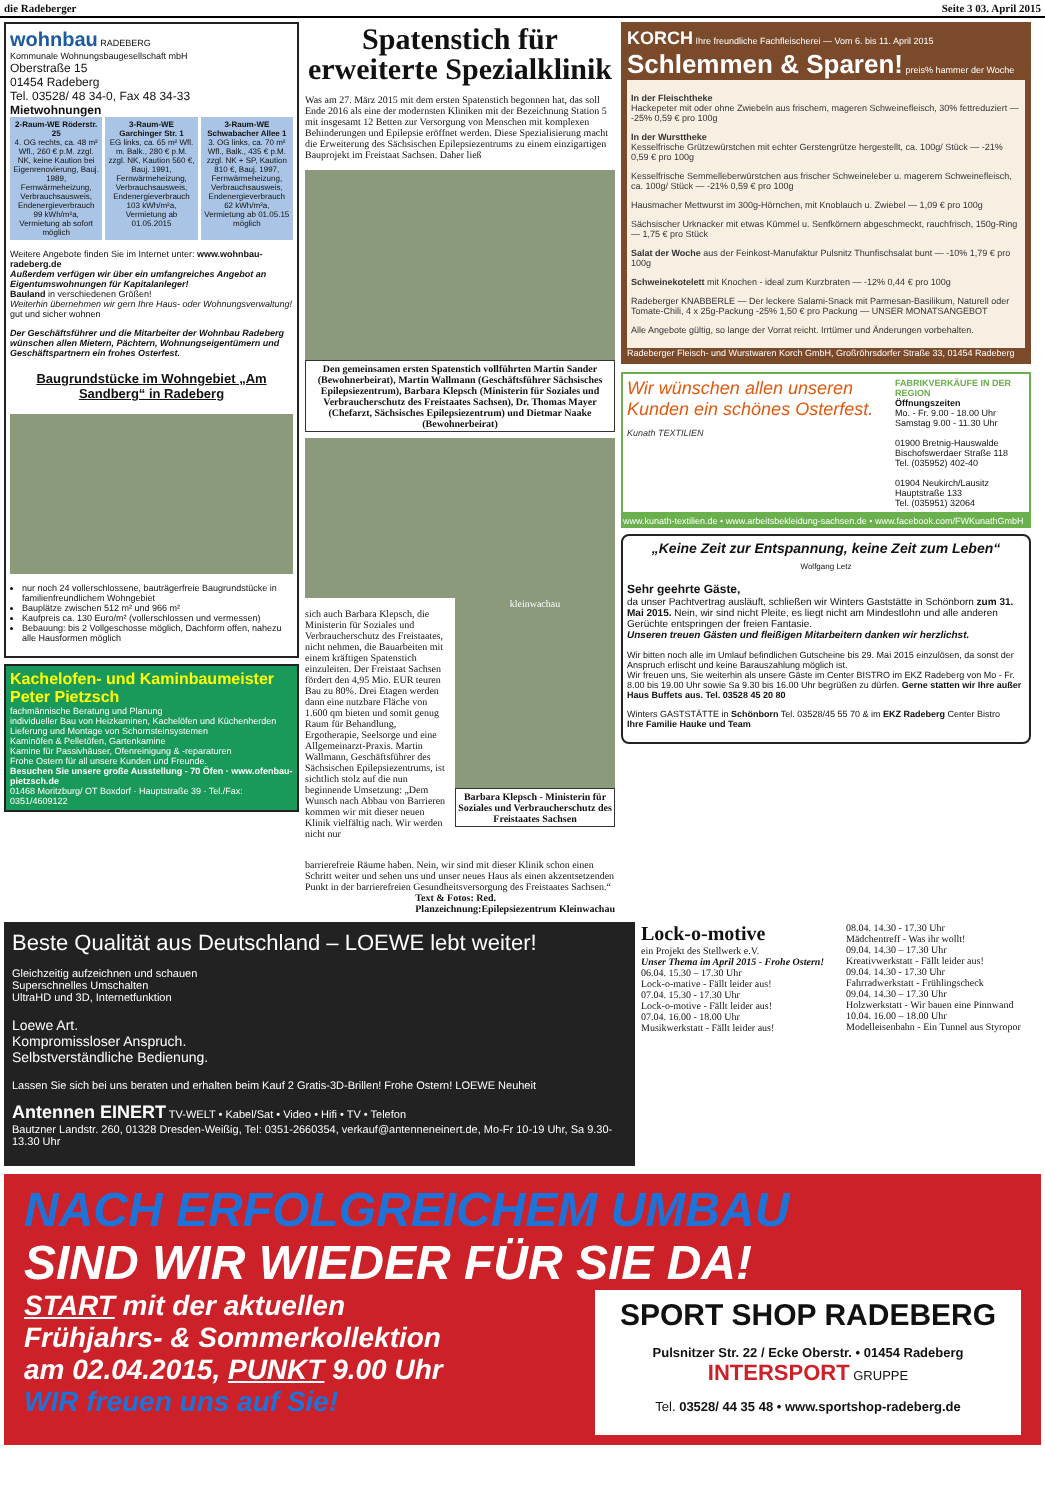die Radeberger Seite 3 03. April 2015
wohnbau RADEBERG
Kommunale Wohnungsbaugesellschaft mbH
Oberstraße 15
01454 Radeberg
Tel. 03528/ 48 34-0, Fax 48 34-33
Mietwohnungen
2-Raum-WE Röderstr. 25
4. OG rechts, ca. 48 m² Wfl., 260 € p.M. zzgl. NK, keine Kaution bei Eigenrenovierung, Bauj. 1989, Fernwärmeheizung, Verbrauchsausweis, Endenergieverbrauch 99 kWh/m²a, Vermietung ab sofort möglich
3-Raum-WE Garchinger Str. 1
EG links, ca. 65 m² Wfl. m. Balk., 280 € p.M. zzgl. NK, Kaution 560 €, Bauj. 1991, Fernwärmeheizung, Verbrauchsausweis, Endenergieverbrauch 103 kWh/m²a, Vermietung ab 01.05.2015
3-Raum-WE Schwabacher Allee 1
3. OG links, ca. 70 m² Wfl., Balk., 435 € p.M. zzgl. NK + SP, Kaution 810 €, Bauj. 1997, Fernwärmeheizung, Verbrauchsausweis, Endenergieverbrauch 62 kWh/m²a, Vermietung ab 01.05.15 möglich
Weitere Angebote finden Sie im Internet unter: www.wohnbau-radeberg.de
Außerdem verfügen wir über ein umfangreiches Angebot an Eigentumswohnungen für Kapitalanleger!
Bauland in verschiedenen Größen!
Weiterhin übernehmen wir gern Ihre Haus- oder Wohnungsverwaltung!
gut und sicher wohnen
Der Geschäftsführer und die Mitarbeiter der Wohnbau Radeberg wünschen allen Mietern, Pächtern, Wohnungseigentümern und Geschäftspartnern ein frohes Osterfest.
Baugrundstücke im Wohngebiet „Am Sandberg“ in Radeberg
nur noch 24 vollerschlossene, bauträgerfreie Baugrundstücke in familienfreundlichem Wohngebiet
Bauplätze zwischen 512 m² und 966 m²
Kaufpreis ca. 130 Euro/m² (vollerschlossen und vermessen)
Bebauung: bis 2 Vollgeschosse möglich, Dachform offen, nahezu alle Hausformen möglich
Kachelofen- und Kaminbaumeister Peter Pietzsch
fachmännische Beratung und Planung
individueller Bau von Heizkaminen, Kachelöfen und Küchenherden
Lieferung und Montage von Schornsteinsystemen
Kaminöfen & Pelletöfen, Gartenkamine
Kamine für Passivhäuser, Ofenreinigung & -reparaturen
Frohe Ostern für all unsere Kunden und Freunde.
Besuchen Sie unsere große Ausstellung - 70 Öfen · www.ofenbau-pietzsch.de
01468 Moritzburg/ OT Boxdorf · Hauptstraße 39 · Tel./Fax: 0351/4609122
Spatenstich für erweiterte Spezialklinik
Was am 27. März 2015 mit dem ersten Spatenstich begonnen hat, das soll Ende 2016 als eine der modernsten Kliniken mit der Bezeichnung Station 5 mit insgesamt 12 Betten zur Versorgung von Menschen mit komplexen Behinderungen und Epilepsie eröffnet werden. Diese Spezialisierung macht die Erweiterung des Sächsischen Epilepsiezentrums zu einem einzigartigen Bauprojekt im Freistaat Sachsen. Daher ließ
Den gemeinsamen ersten Spatenstich vollführten Martin Sander (Bewohnerbeirat), Martin Wallmann (Geschäftsführer Sächsisches Epilepsiezentrum), Barbara Klepsch (Ministerin für Soziales und Verbraucherschutz des Freistaates Sachsen), Dr. Thomas Mayer (Chefarzt, Sächsisches Epilepsiezentrum) und Dietmar Naake (Bewohnerbeirat)
sich auch Barbara Klepsch, die Ministerin für Soziales und Verbraucherschutz des Freistaates, nicht nehmen, die Bauarbeiten mit einem kräftigen Spatenstich einzuleiten. Der Freistaat Sachsen fördert den 4,95 Mio. EUR teuren Bau zu 80%. Drei Etagen werden dann eine nutzbare Fläche von 1.600 qm bieten und somit genug Raum für Behandlung, Ergotherapie, Seelsorge und eine Allgemeinarzt-Praxis. Martin Wallmann, Geschäftsführer des Sächsischen Epilepsiezentrums, ist sichtlich stolz auf die nun beginnende Umsetzung: „Dem Wunsch nach Abbau von Barrieren kommen wir mit dieser neuen Klinik vielfältig nach. Wir werden nicht nur
kleinwachau
Barbara Klepsch - Ministerin für Soziales und Verbraucherschutz des Freistaates Sachsen
barrierefreie Räume haben. Nein, wir sind mit dieser Klinik schon einen Schritt weiter und sehen uns und unser neues Haus als einen akzentsetzenden Punkt in der barrierefreien Gesundheitsversorgung des Freistaates Sachsen.“
Text & Fotos: Red.
Planzeichnung:Epilepsiezentrum Kleinwachau
KORCH Ihre freundliche Fachfleischerei — Vom 6. bis 11. April 2015
Schlemmen & Sparen! preis% hammer der Woche
In der Fleischtheke
Hackepeter mit oder ohne Zwiebeln aus frischem, mageren Schweinefleisch, 30% fettreduziert — -25% 0,59 € pro 100g
In der Wursttheke
Kesselfrische Grützewürstchen mit echter Gerstengrütze hergestellt, ca. 100g/ Stück — -21% 0,59 € pro 100g
Kesselfrische Semmelleberwürstchen aus frischer Schweineleber u. magerem Schweinefleisch, ca. 100g/ Stück — -21% 0,59 € pro 100g
Hausmacher Mettwurst im 300g-Hörnchen, mit Knoblauch u. Zwiebel — 1,09 € pro 100g
Sächsischer Urknacker mit etwas Kümmel u. Senfkörnern abgeschmeckt, rauchfrisch, 150g-Ring — 1,75 € pro Stück
Salat der Woche aus der Feinkost-Manufaktur Pulsnitz Thunfischsalat bunt — -10% 1,79 € pro 100g
Schweinekotelett mit Knochen - ideal zum Kurzbraten — -12% 0,44 € pro 100g
Radeberger KNABBERLE — Der leckere Salami-Snack mit Parmesan-Basilikum, Naturell oder Tomate-Chili, 4 x 25g-Packung -25% 1,50 € pro Packung — UNSER MONATSANGEBOT
Alle Angebote gültig, so lange der Vorrat reicht. Irrtümer und Änderungen vorbehalten.
Radeberger Fleisch- und Wurstwaren Korch GmbH, Großröhrsdorfer Straße 33, 01454 Radeberg
Wir wünschen allen unseren Kunden ein schönes Osterfest.
Kunath TEXTILIEN
FABRIKVERKÄUFE IN DER REGION
Öffnungszeiten
Mo. - Fr. 9.00 - 18.00 Uhr
Samstag 9.00 - 11.30 Uhr
01900 Bretnig-Hauswalde
Bischofswerdaer Straße 118
Tel. (035952) 402-40
01904 Neukirch/Lausitz
Hauptstraße 133
Tel. (035951) 32064
www.kunath-textilien.de • www.arbeitsbekleidung-sachsen.de • www.facebook.com/FWKunathGmbH
„Keine Zeit zur Entspannung, keine Zeit zum Leben“
Wolfgang Letz
Sehr geehrte Gäste,
da unser Pachtvertrag ausläuft, schließen wir Winters Gaststätte in Schönborn zum 31. Mai 2015. Nein, wir sind nicht Pleite, es liegt nicht am Mindestlohn und alle anderen Gerüchte entspringen der freien Fantasie.
Unseren treuen Gästen und fleißigen Mitarbeitern danken wir herzlichst.
Wir bitten noch alle im Umlauf befindlichen Gutscheine bis 29. Mai 2015 einzulösen, da sonst der Anspruch erlischt und keine Barauszahlung möglich ist.
Wir freuen uns, Sie weiterhin als unsere Gäste im Center BISTRO im EKZ Radeberg von Mo - Fr. 8.00 bis 19.00 Uhr sowie Sa 9.30 bis 16.00 Uhr begrüßen zu dürfen. Gerne statten wir Ihre außer Haus Buffets aus. Tel. 03528 45 20 80
Winters GASTSTÄTTE in Schönborn Tel. 03528/45 55 70 & im EKZ Radeberg Center Bistro
Ihre Familie Hauke und Team
Beste Qualität aus Deutschland – LOEWE lebt weiter!
Gleichzeitig aufzeichnen und schauen
Superschnelles Umschalten
UltraHD und 3D, Internetfunktion
Loewe Art.
Kompromissloser Anspruch.
Selbstverständliche Bedienung.
Lassen Sie sich bei uns beraten und erhalten beim Kauf 2 Gratis-3D-Brillen! Frohe Ostern! LOEWE Neuheit
Antennen EINERT TV-WELT • Kabel/Sat • Video • Hifi • TV • Telefon
Bautzner Landstr. 260, 01328 Dresden-Weißig, Tel: 0351-2660354, verkauf@antenneneinert.de, Mo-Fr 10-19 Uhr, Sa 9.30-13.30 Uhr
Lock-o-motive
ein Projekt des Stellwerk e.V.
Unser Thema im April 2015 - Frohe Ostern!
06.04. 15.30 – 17.30 Uhr
Lock-o-mative - Fällt leider aus!
07.04. 15.30 - 17.30 Uhr
Lock-o-motive - Fällt leider aus!
07.04. 16.00 - 18.00 Uhr
Musikwerkstatt - Fällt leider aus!
08.04. 14.30 - 17.30 Uhr
Mädchentreff - Was ihr wollt!
09.04. 14.30 – 17.30 Uhr
Kreativwerkstatt - Fällt leider aus!
09.04. 14.30 - 17.30 Uhr
Fahrradwerkstatt - Frühlingscheck
09.04. 14.30 – 17.30 Uhr
Holzwerkstatt - Wir bauen eine Pinnwand
10.04. 16.00 – 18.00 Uhr
Modelleisenbahn - Ein Tunnel aus Styropor
NACH ERFOLGREICHEM UMBAU
SIND WIR WIEDER FÜR SIE DA!
START mit der aktuellen
Frühjahrs- & Sommerkollektion
am 02.04.2015, PUNKT 9.00 Uhr
WIR freuen uns auf Sie!
SPORT SHOP RADEBERG
Pulsnitzer Str. 22 / Ecke Oberstr. • 01454 Radeberg INTERSPORT GRUPPE
Tel. 03528/ 44 35 48 • www.sportshop-radeberg.de